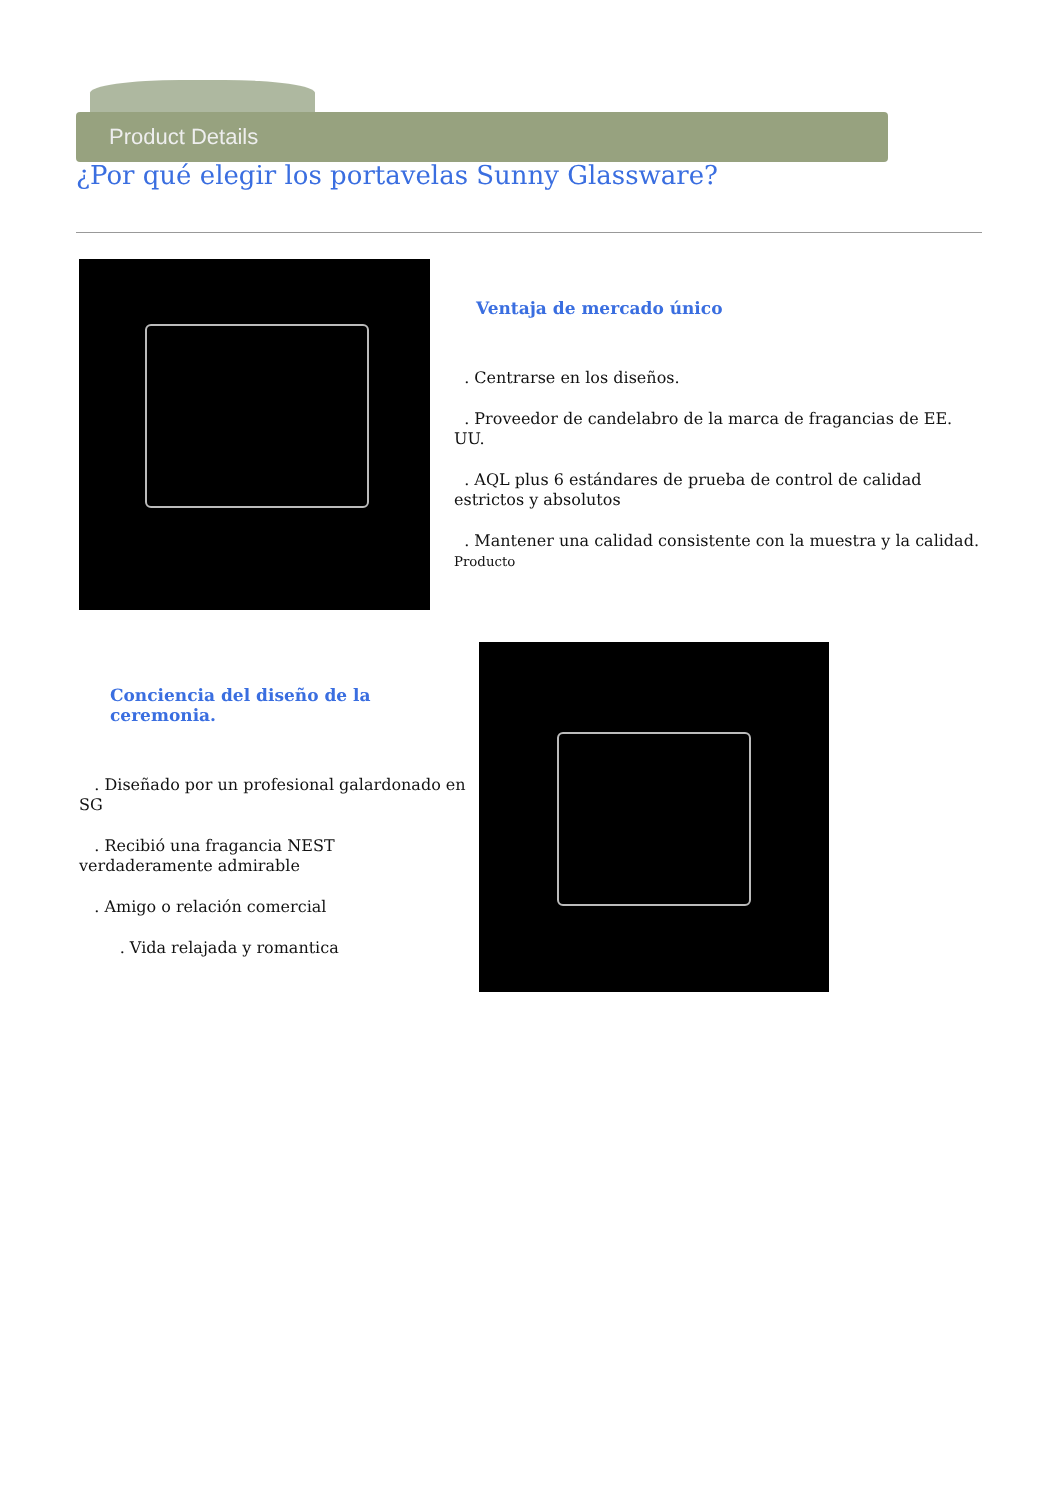Product Details
¿Por qué elegir los portavelas Sunny Glassware?
Ventaja de mercado único
. Centrarse en los diseños.
. Proveedor de candelabro de la marca de fragancias de EE. UU.
. AQL plus 6 estándares de prueba de control de calidad estrictos y absolutos
. Mantener una calidad consistente con la muestra y la calidad. Producto
Conciencia del diseño de la ceremonia.
. Diseñado por un profesional galardonado en SG
. Recibió una fragancia NEST verdaderamente admirable
. Amigo o relación comercial
. Vida relajada y romantica